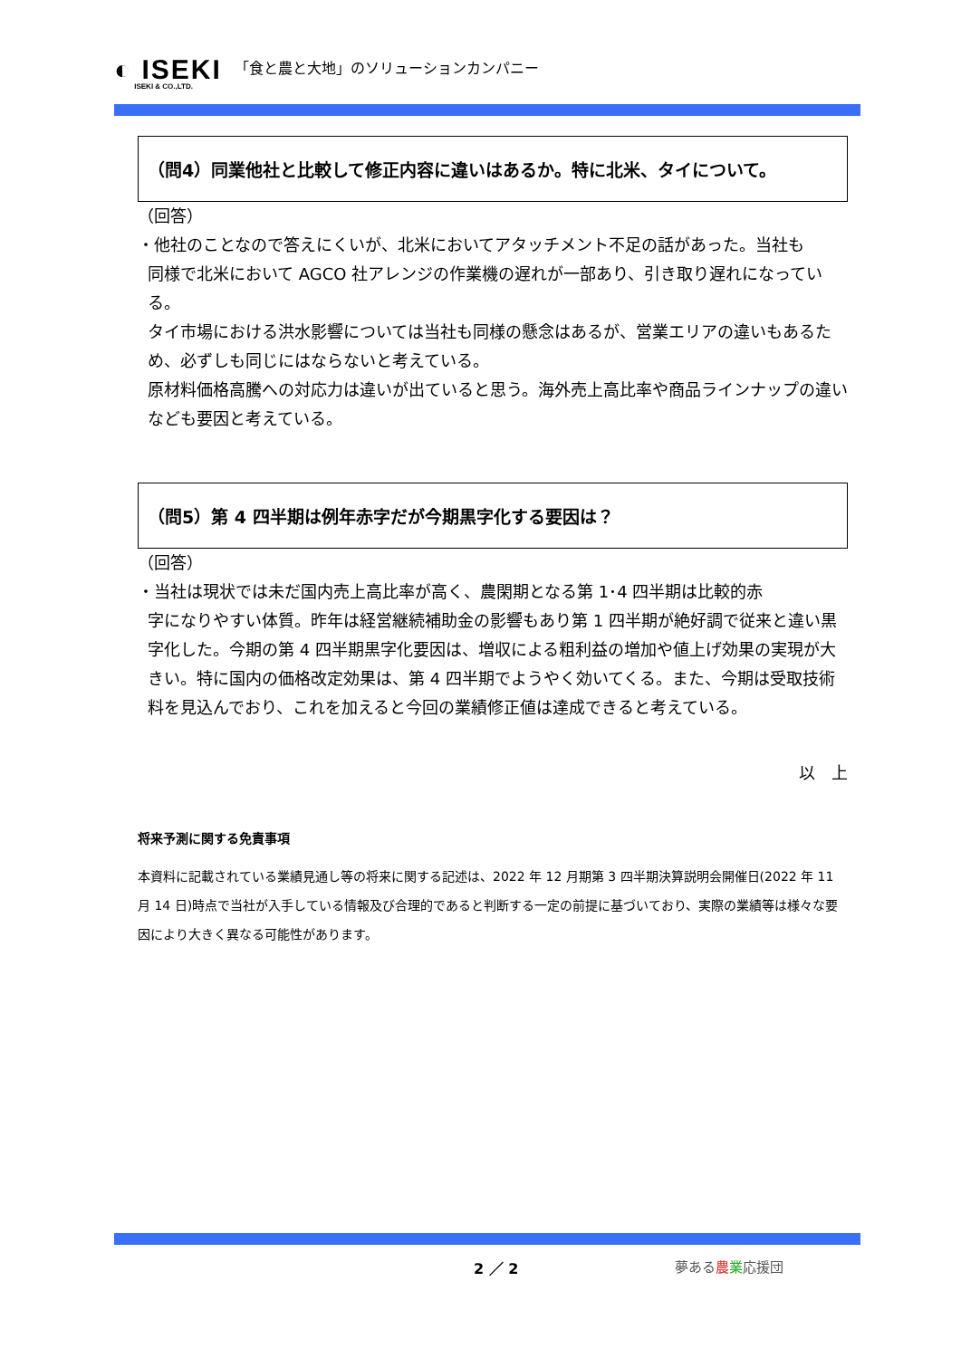◐ ISEKI
ISEKI & CO.,LTD.
「食と農と大地」のソリューションカンパニー
（問4）同業他社と比較して修正内容に違いはあるか。特に北米、タイについて。
（回答）
・他社のことなので答えにくいが、北米においてアタッチメント不足の話があった。当社も
同様で北米において AGCO 社アレンジの作業機の遅れが一部あり、引き取り遅れになっている。
タイ市場における洪水影響については当社も同様の懸念はあるが、営業エリアの違いもあるため、必ずしも同じにはならないと考えている。
原材料価格高騰への対応力は違いが出ていると思う。海外売上高比率や商品ラインナップの違いなども要因と考えている。
（問5）第 4 四半期は例年赤字だが今期黒字化する要因は？
（回答）
・当社は現状では未だ国内売上高比率が高く、農閑期となる第 1･4 四半期は比較的赤
字になりやすい体質。昨年は経営継続補助金の影響もあり第 1 四半期が絶好調で従来と違い黒字化した。今期の第 4 四半期黒字化要因は、増収による粗利益の増加や値上げ効果の実現が大きい。特に国内の価格改定効果は、第 4 四半期でようやく効いてくる。また、今期は受取技術料を見込んでおり、これを加えると今回の業績修正値は達成できると考えている。
以　上
将来予測に関する免責事項
本資料に記載されている業績見通し等の将来に関する記述は、2022 年 12 月期第 3 四半期決算説明会開催日(2022 年 11 月 14 日)時点で当社が入手している情報及び合理的であると判断する一定の前提に基づいており、実際の業績等は様々な要因により大きく異なる可能性があります。
2 ／ 2 夢ある農業応援団